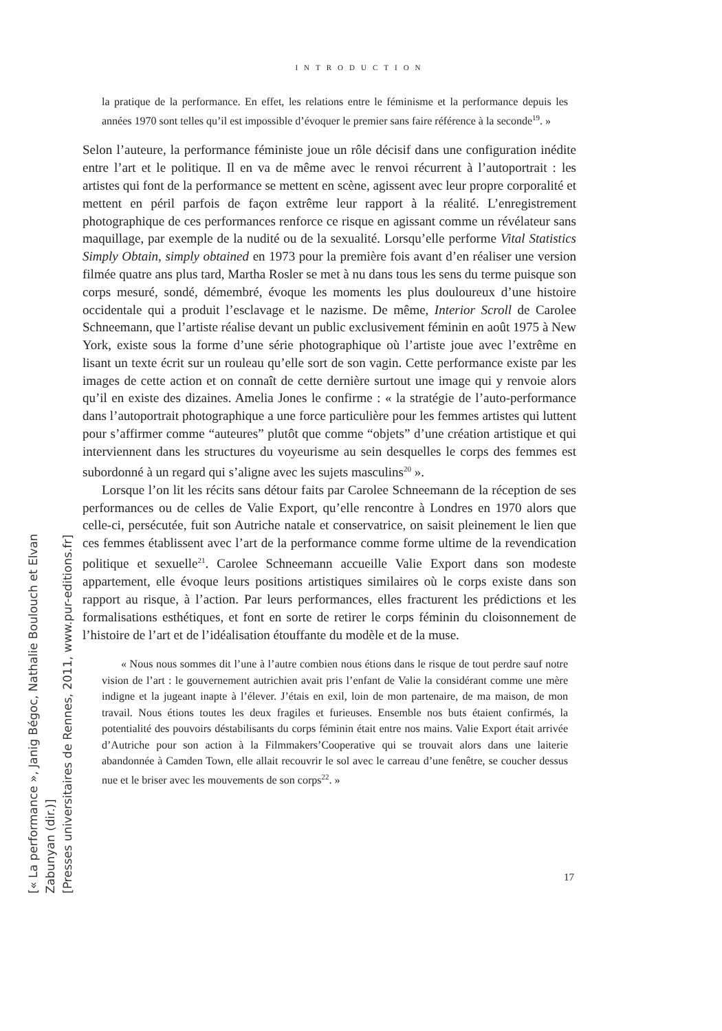INTRODUCTION
la pratique de la performance. En effet, les relations entre le féminisme et la performance depuis les années 1970 sont telles qu’il est impossible d’évoquer le premier sans faire référence à la seconde<sup>19</sup>. »
Selon l’auteure, la performance féministe joue un rôle décisif dans une configuration inédite entre l’art et le politique. Il en va de même avec le renvoi récurrent à l’autoportrait : les artistes qui font de la performance se mettent en scène, agissent avec leur propre corporalité et mettent en péril parfois de façon extrême leur rapport à la réalité. L’enregistrement photographique de ces performances renforce ce risque en agissant comme un révélateur sans maquillage, par exemple de la nudité ou de la sexualité. Lorsqu’elle performe Vital Statistics Simply Obtain, simply obtained en 1973 pour la première fois avant d’en réaliser une version filmée quatre ans plus tard, Martha Rosler se met à nu dans tous les sens du terme puisque son corps mesuré, sondé, démembré, évoque les moments les plus douloureux d’une histoire occidentale qui a produit l’esclavage et le nazisme. De même, Interior Scroll de Carolee Schneemann, que l’artiste réalise devant un public exclusivement féminin en août 1975 à New York, existe sous la forme d’une série photographique où l’artiste joue avec l’extrême en lisant un texte écrit sur un rouleau qu’elle sort de son vagin. Cette performance existe par les images de cette action et on connaît de cette dernière surtout une image qui y renvoie alors qu’il en existe des dizaines. Amelia Jones le confirme : « la stratégie de l’auto-performance dans l’autoportrait photographique a une force particulière pour les femmes artistes qui luttent pour s’affirmer comme “auteures” plutôt que comme “objets” d’une création artistique et qui interviennent dans les structures du voyeurisme au sein desquelles le corps des femmes est subordonné à un regard qui s’aligne avec les sujets masculins<sup>20</sup> ».
Lorsque l’on lit les récits sans détour faits par Carolee Schneemann de la réception de ses performances ou de celles de Valie Export, qu’elle rencontre à Londres en 1970 alors que celle-ci, persécutée, fuit son Autriche natale et conservatrice, on saisit pleinement le lien que ces femmes établissent avec l’art de la performance comme forme ultime de la revendication politique et sexuelle<sup>21</sup>. Carolee Schneemann accueille Valie Export dans son modeste appartement, elle évoque leurs positions artistiques similaires où le corps existe dans son rapport au risque, à l’action. Par leurs performances, elles fracturent les prédictions et les formalisations esthétiques, et font en sorte de retirer le corps féminin du cloisonnement de l’histoire de l’art et de l’idéalisation étouffante du modèle et de la muse.
« Nous nous sommes dit l’une à l’autre combien nous étions dans le risque de tout perdre sauf notre vision de l’art : le gouvernement autrichien avait pris l’enfant de Valie la considérant comme une mère indigne et la jugeant inapte à l’élever. J’étais en exil, loin de mon partenaire, de ma maison, de mon travail. Nous étions toutes les deux fragiles et furieuses. Ensemble nos buts étaient confirmés, la potentialité des pouvoirs déstabilisants du corps féminin était entre nos mains. Valie Export était arrivée d’Autriche pour son action à la Filmmakers’Cooperative qui se trouvait alors dans une laiterie abandonnée à Camden Town, elle allait recouvrir le sol avec le carreau d’une fenêtre, se coucher dessus nue et le briser avec les mouvements de son corps<sup>22</sup>. »
17
[« La performance », Janig Bégoc, Nathalie Boulouch et Elvan Zabunyan (dir.)]
[Presses universitaires de Rennes, 2011, www.pur-editions.fr]